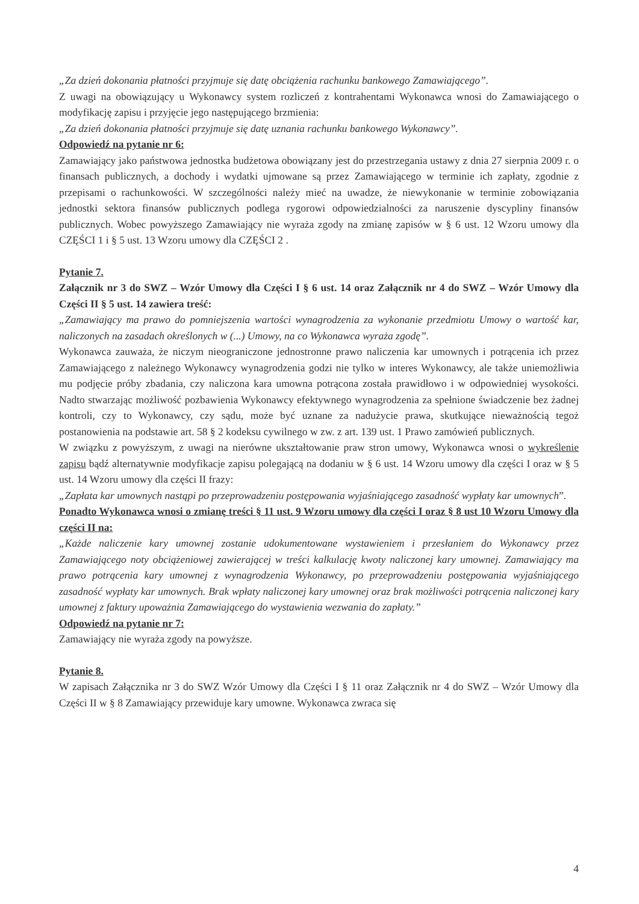„Za dzień dokonania płatności przyjmuje się datę obciążenia rachunku bankowego Zamawiającego”.
Z uwagi na obowiązujący u Wykonawcy system rozliczeń z kontrahentami Wykonawca wnosi do Zamawiającego o modyfikację zapisu i przyjęcie jego następującego brzmienia:
„Za dzień dokonania płatności przyjmuje się datę uznania rachunku bankowego Wykonawcy”.
Odpowiedź na pytanie nr 6:
Zamawiający jako państwowa jednostka budżetowa obowiązany jest do przestrzegania ustawy z dnia 27 sierpnia 2009 r. o finansach publicznych, a dochody i wydatki ujmowane są przez Zamawiającego w terminie ich zapłaty, zgodnie z przepisami o rachunkowości. W szczególności należy mieć na uwadze, że niewykonanie w terminie zobowiązania jednostki sektora finansów publicznych podlega rygorowi odpowiedzialności za naruszenie dyscypliny finansów publicznych. Wobec powyższego Zamawiający nie wyraża zgody na zmianę zapisów w § 6 ust. 12 Wzoru umowy dla CZĘŚCI 1 i § 5 ust. 13 Wzoru umowy dla CZĘŚCI 2 .
Pytanie 7.
Załącznik nr 3 do SWZ – Wzór Umowy dla Części I § 6 ust. 14 oraz Załącznik nr 4 do SWZ – Wzór Umowy dla Części II § 5 ust. 14 zawiera treść:
„Zamawiający ma prawo do pomniejszenia wartości wynagrodzenia za wykonanie przedmiotu Umowy o wartość kar, naliczonych na zasadach określonych w (...) Umowy, na co Wykonawca wyraża zgodę”.
Wykonawca zauważa, że niczym nieograniczone jednostronne prawo naliczenia kar umownych i potrącenia ich przez Zamawiającego z należnego Wykonawcy wynagrodzenia godzi nie tylko w interes Wykonawcy, ale także uniemożliwia mu podjęcie próby zbadania, czy naliczona kara umowna potrącona została prawidłowo i w odpowiedniej wysokości. Nadto stwarzając możliwość pozbawienia Wykonawcy efektywnego wynagrodzenia za spełnione świadczenie bez żadnej kontroli, czy to Wykonawcy, czy sądu, może być uznane za nadużycie prawa, skutkujące nieważnością tegoż postanowienia na podstawie art. 58 § 2 kodeksu cywilnego w zw. z art. 139 ust. 1 Prawo zamówień publicznych.
W związku z powyższym, z uwagi na nierówne ukształtowanie praw stron umowy, Wykonawca wnosi o wykreślenie zapisu bądź alternatywnie modyfikacje zapisu polegającą na dodaniu w § 6 ust. 14 Wzoru umowy dla części I oraz w § 5 ust. 14 Wzoru umowy dla części II frazy:
„Zapłata kar umownych nastąpi po przeprowadzeniu postępowania wyjaśniającego zasadność wypłaty kar umownych”.
Ponadto Wykonawca wnosi o zmianę treści § 11 ust. 9 Wzoru umowy dla części I oraz § 8 ust 10 Wzoru Umowy dla części II na:
„Każde naliczenie kary umownej zostanie udokumentowane wystawieniem i przesłaniem do Wykonawcy przez Zamawiającego noty obciążeniowej zawierającej w treści kalkulację kwoty naliczonej kary umownej. Zamawiający ma prawo potrącenia kary umownej z wynagrodzenia Wykonawcy, po przeprowadzeniu postępowania wyjaśniającego zasadność wypłaty kar umownych. Brak wpłaty naliczonej kary umownej oraz brak możliwości potrącenia naliczonej kary umownej z faktury upoważnia Zamawiającego do wystawienia wezwania do zapłaty.”
Odpowiedź na pytanie nr 7:
Zamawiający nie wyraża zgody na powyższe.
Pytanie 8.
W zapisach Załącznika nr 3 do SWZ Wzór Umowy dla Części I § 11 oraz Załącznik nr 4 do SWZ – Wzór Umowy dla Części II w § 8 Zamawiający przewiduje kary umowne. Wykonawca zwraca się
4